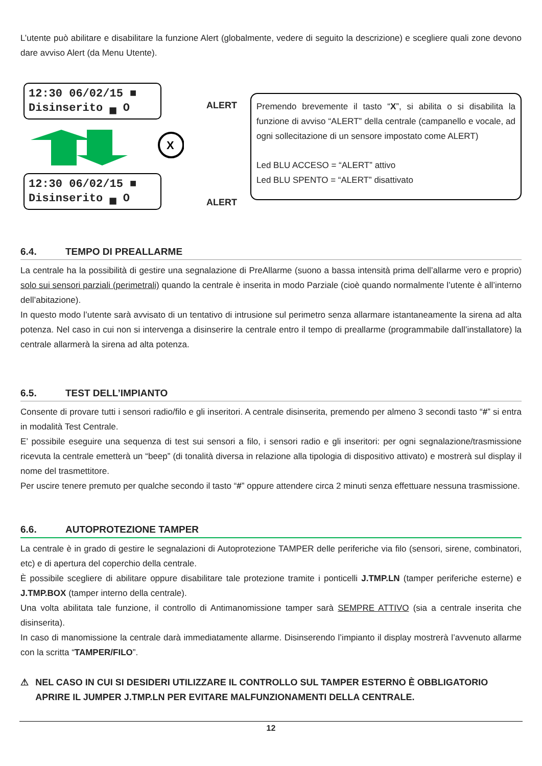L’utente può abilitare e disabilitare la funzione Alert (globalmente, vedere di seguito la descrizione) e scegliere quali zone devono dare avviso Alert (da Menu Utente).
12:30 06/02/15 ■
Disinserito ▄ O
ALERT
X
12:30 06/02/15 ■
Disinserito ▄ O
ALERT
Premendo brevemente il tasto “X”, si abilita o si disabilita la funzione di avviso “ALERT” della centrale (campanello e vocale, ad ogni sollecitazione di un sensore impostato come ALERT)
Led BLU ACCESO = “ALERT” attivo
Led BLU SPENTO = “ALERT” disattivato
6.4. TEMPO DI PREALLARME
La centrale ha la possibilità di gestire una segnalazione di PreAllarme (suono a bassa intensità prima dell’allarme vero e proprio) solo sui sensori parziali (perimetrali) quando la centrale è inserita in modo Parziale (cioè quando normalmente l’utente è all’interno dell’abitazione).
In questo modo l’utente sarà avvisato di un tentativo di intrusione sul perimetro senza allarmare istantaneamente la sirena ad alta potenza. Nel caso in cui non si intervenga a disinserire la centrale entro il tempo di preallarme (programmabile dall’installatore) la centrale allarmerà la sirena ad alta potenza.
6.5. TEST DELL’IMPIANTO
Consente di provare tutti i sensori radio/filo e gli inseritori. A centrale disinserita, premendo per almeno 3 secondi tasto “#” si entra in modalità Test Centrale.
E’ possibile eseguire una sequenza di test sui sensori a filo, i sensori radio e gli inseritori: per ogni segnalazione/trasmissione ricevuta la centrale emetterà un “beep” (di tonalità diversa in relazione alla tipologia di dispositivo attivato) e mostrerà sul display il nome del trasmettitore.
Per uscire tenere premuto per qualche secondo il tasto “#” oppure attendere circa 2 minuti senza effettuare nessuna trasmissione.
6.6. AUTOPROTEZIONE TAMPER
La centrale è in grado di gestire le segnalazioni di Autoprotezione TAMPER delle periferiche via filo (sensori, sirene, combinatori, etc) e di apertura del coperchio della centrale.
È possibile scegliere di abilitare oppure disabilitare tale protezione tramite i ponticelli J.TMP.LN (tamper periferiche esterne) e J.TMP.BOX (tamper interno della centrale).
Una volta abilitata tale funzione, il controllo di Antimanomissione tamper sarà SEMPRE ATTIVO (sia a centrale inserita che disinserita).
In caso di manomissione la centrale darà immediatamente allarme. Disinserendo l’impianto il display mostrerà l’avvenuto allarme con la scritta “TAMPER/FILO”.
⚠ NEL CASO IN CUI SI DESIDERI UTILIZZARE IL CONTROLLO SUL TAMPER ESTERNO È OBBLIGATORIO APRIRE IL JUMPER J.TMP.LN PER EVITARE MALFUNZIONAMENTI DELLA CENTRALE.
12